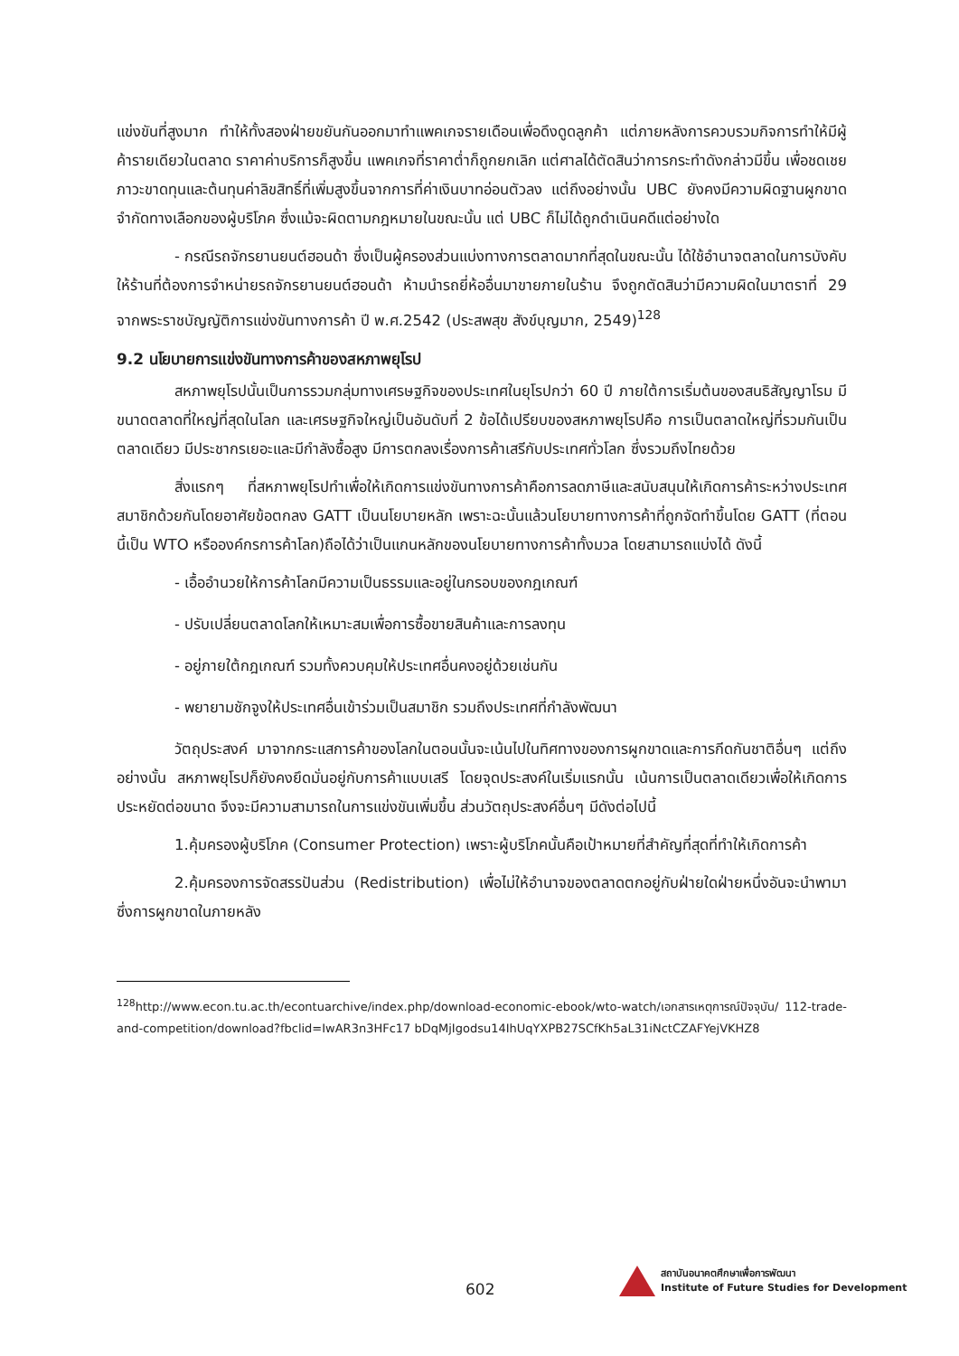แข่งขันที่สูงมาก ทำให้ทั้งสองฝ่ายขยันกันออกมาทำแพคเกจรายเดือนเพื่อดึงดูดลูกค้า แต่ภายหลังการควบรวมกิจการทำให้มีผู้ค้ารายเดียวในตลาด ราคาค่าบริการก็สูงขึ้น แพคเกจที่ราคาต่ำก็ถูกยกเลิก แต่ศาลได้ตัดสินว่าการกระทำดังกล่าวมีขึ้น เพื่อชดเชยภาวะขาดทุนและต้นทุนค่าลิขสิทธิ์ที่เพิ่มสูงขึ้นจากการที่ค่าเงินบาทอ่อนตัวลง แต่ถึงอย่างนั้น UBC ยังคงมีความผิดฐานผูกขาด จำกัดทางเลือกของผู้บริโภค ซึ่งแม้จะผิดตามกฎหมายในขณะนั้น แต่ UBC ก็ไม่ได้ถูกดำเนินคดีแต่อย่างใด
- กรณีรถจักรยานยนต์ฮอนด้า ซึ่งเป็นผู้ครองส่วนแบ่งทางการตลาดมากที่สุดในขณะนั้น ได้ใช้อำนาจตลาดในการบังคับให้ร้านที่ต้องการจำหน่ายรถจักรยานยนต์ฮอนด้า ห้ามนำรถยี่ห้ออื่นมาขายภายในร้าน จึงถูกตัดสินว่ามีความผิดในมาตราที่ 29 จากพระราชบัญญัติการแข่งขันทางการค้า ปี พ.ศ.2542 (ประสพสุข สังข์บุญมาก, 2549)<sup>128</sup>
9.2 นโยบายการแข่งขันทางการค้าของสหภาพยุโรป
สหภาพยุโรปนั้นเป็นการรวมกลุ่มทางเศรษฐกิจของประเทศในยุโรปกว่า 60 ปี ภายใต้การเริ่มต้นของสนธิสัญญาโรม มีขนาดตลาดที่ใหญ่ที่สุดในโลก และเศรษฐกิจใหญ่เป็นอันดับที่ 2 ข้อได้เปรียบของสหภาพยุโรปคือ การเป็นตลาดใหญ่ที่รวมกันเป็นตลาดเดียว มีประชากรเยอะและมีกำลังซื้อสูง มีการตกลงเรื่องการค้าเสรีกับประเทศทั่วโลก ซึ่งรวมถึงไทยด้วย
สิ่งแรกๆ ที่สหภาพยุโรปทำเพื่อให้เกิดการแข่งขันทางการค้าคือการลดภาษีและสนับสนุนให้เกิดการค้าระหว่างประเทศสมาชิกด้วยกันโดยอาศัยข้อตกลง GATT เป็นนโยบายหลัก เพราะฉะนั้นแล้วนโยบายทางการค้าที่ถูกจัดทำขึ้นโดย GATT (ที่ตอนนี้เป็น WTO หรือองค์กรการค้าโลก)ถือได้ว่าเป็นแกนหลักของนโยบายทางการค้าทั้งมวล โดยสามารถแบ่งได้ ดังนี้
- เอื้ออำนวยให้การค้าโลกมีความเป็นธรรมและอยู่ในกรอบของกฎเกณฑ์
- ปรับเปลี่ยนตลาดโลกให้เหมาะสมเพื่อการซื้อขายสินค้าและการลงทุน
- อยู่ภายใต้กฎเกณฑ์ รวมทั้งควบคุมให้ประเทศอื่นคงอยู่ด้วยเช่นกัน
- พยายามชักจูงให้ประเทศอื่นเข้าร่วมเป็นสมาชิก รวมถึงประเทศที่กำลังพัฒนา
วัตถุประสงค์ มาจากกระแสการค้าของโลกในตอนนั้นจะเน้นไปในทิศทางของการผูกขาดและการกีดกันชาติอื่นๆ แต่ถึงอย่างนั้น สหภาพยุโรปก็ยังคงยึดมั่นอยู่กับการค้าแบบเสรี โดยจุดประสงค์ในเริ่มแรกนั้น เน้นการเป็นตลาดเดียวเพื่อให้เกิดการประหยัดต่อขนาด จึงจะมีความสามารถในการแข่งขันเพิ่มขึ้น ส่วนวัตถุประสงค์อื่นๆ มีดังต่อไปนี้
1.คุ้มครองผู้บริโภค (Consumer Protection) เพราะผู้บริโภคนั้นคือเป้าหมายที่สำคัญที่สุดที่ทำให้เกิดการค้า
2.คุ้มครองการจัดสรรปันส่วน (Redistribution) เพื่อไม่ให้อำนาจของตลาดตกอยู่กับฝ่ายใดฝ่ายหนึ่งอันจะนำพามาซึ่งการผูกขาดในภายหลัง
<sup>128</sup> http://www.econ.tu.ac.th/econtuarchive/index.php/download-economic-ebook/wto-watch/เอกสารเหตุการณ์ปัจจุบัน/ 112-trade-and-competition/download?fbclid=IwAR3n3HFc17 bDqMjIgodsu14IhUqYXPB27SCfKh5aL31iNctCZAFYejVKHZ8
602
สถาบันอนาคตศึกษาเพื่อการพัฒนา
Institute of Future Studies for Development